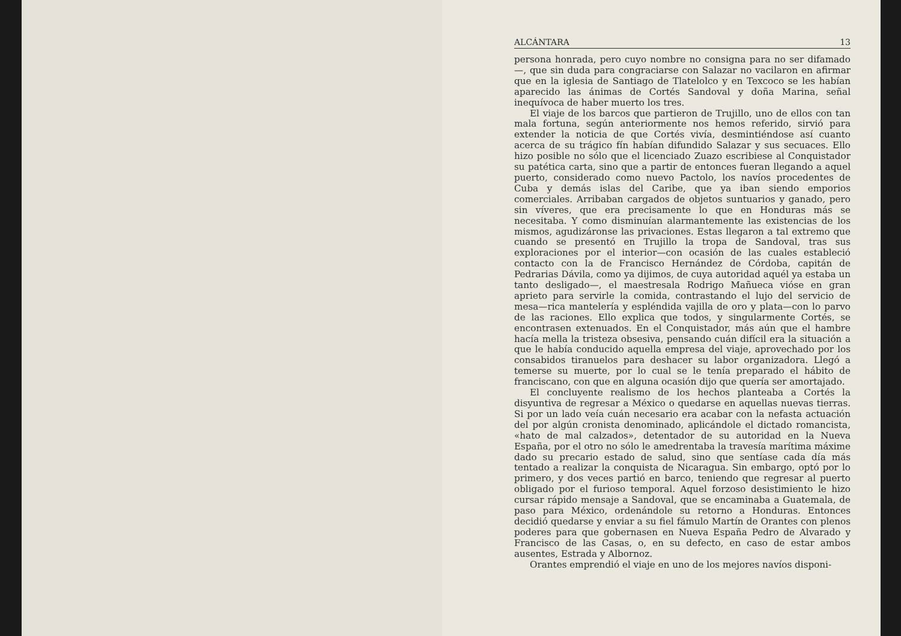ALCÁNTARA 13
persona honrada, pero cuyo nombre no consigna para no ser difamado—, que sin duda para congraciarse con Salazar no vacilaron en afirmar que en la iglesia de Santiago de Tlatelolco y en Texcoco se les habían aparecido las ánimas de Cortés Sandoval y doña Marina, señal inequívoca de haber muerto los tres.
El viaje de los barcos que partieron de Trujillo, uno de ellos con tan mala fortuna, según anteriormente nos hemos referido, sirvió para extender la noticia de que Cortés vivía, desmintiéndose así cuanto acerca de su trágico fín habían difundido Salazar y sus secuaces. Ello hizo posible no sólo que el licenciado Zuazo escribiese al Conquistador su patética carta, sino que a partir de entonces fueran llegando a aquel puerto, considerado como nuevo Pactolo, los navíos procedentes de Cuba y demás islas del Caribe, que ya iban siendo emporios comerciales. Arribaban cargados de objetos suntuarios y ganado, pero sin víveres, que era precisamente lo que en Honduras más se necesitaba. Y como disminuían alarmantemente las existencias de los mismos, agudizáronse las privaciones. Estas llegaron a tal extremo que cuando se presentó en Trujillo la tropa de Sandoval, tras sus exploraciones por el interior—con ocasión de las cuales estableció contacto con la de Francisco Hernández de Córdoba, capitán de Pedrarias Dávila, como ya dijimos, de cuya autoridad aquél ya estaba un tanto desligado—, el maestresala Rodrigo Mañueca vióse en gran aprieto para servirle la comida, contrastando el lujo del servicio de mesa—rica mantelería y espléndida vajilla de oro y plata—con lo parvo de las raciones. Ello explica que todos, y singularmente Cortés, se encontrasen extenuados. En el Conquistador, más aún que el hambre hacía mella la tristeza obsesiva, pensando cuán difícil era la situación a que le había conducido aquella empresa del viaje, aprovechado por los consabidos tiranuelos para deshacer su labor organizadora. Llegó a temerse su muerte, por lo cual se le tenía preparado el hábito de franciscano, con que en alguna ocasión dijo que quería ser amortajado.
El concluyente realismo de los hechos planteaba a Cortés la disyuntiva de regresar a México o quedarse en aquellas nuevas tierras. Si por un lado veía cuán necesario era acabar con la nefasta actuación del por algún cronista denominado, aplicándole el dictado romancista, «hato de mal calzados», detentador de su autoridad en la Nueva España, por el otro no sólo le amedrentaba la travesía marítima máxime dado su precario estado de salud, sino que sentíase cada día más tentado a realizar la conquista de Nicaragua. Sin embargo, optó por lo primero, y dos veces partió en barco, teniendo que regresar al puerto obligado por el furioso temporal. Aquel forzoso desistimiento le hizo cursar rápido mensaje a Sandoval, que se encaminaba a Guatemala, de paso para México, ordenándole su retorno a Honduras. Entonces decidió quedarse y enviar a su fiel fámulo Martín de Orantes con plenos poderes para que gobernasen en Nueva España Pedro de Alvarado y Francisco de las Casas, o, en su defecto, en caso de estar ambos ausentes, Estrada y Albornoz.
Orantes emprendió el viaje en uno de los mejores navíos disponi-